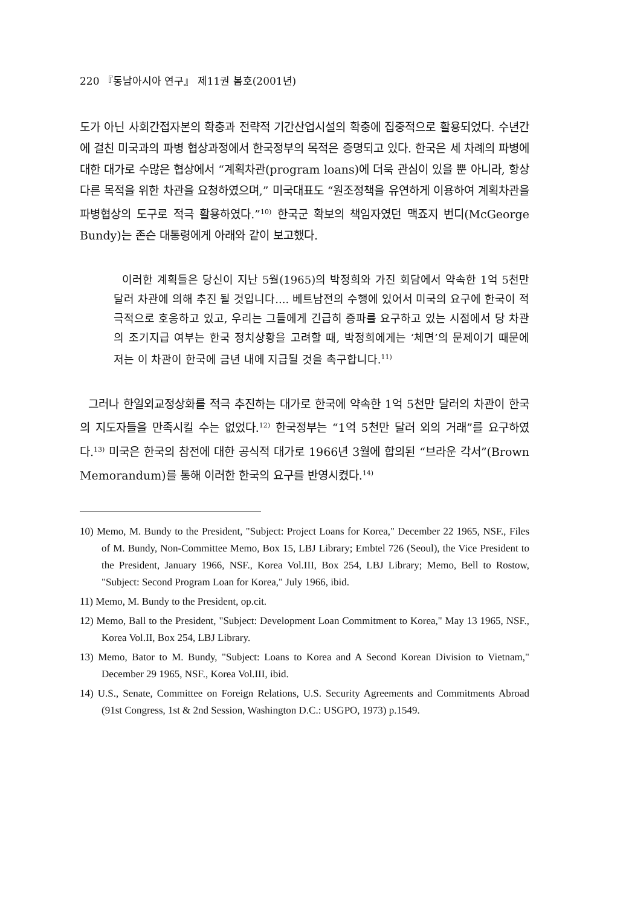220 『동남아시아 연구』 제11권 봄호(2001년)
도가 아닌 사회간접자본의 확충과 전략적 기간산업시설의 확충에 집중적으로 활용되었다. 수년간에 걸친 미국과의 파병 협상과정에서 한국정부의 목적은 증명되고 있다. 한국은 세 차례의 파병에 대한 대가로 수많은 협상에서 “계획차관(program loans)에 더욱 관심이 있을 뿐 아니라, 항상 다른 목적을 위한 차관을 요청하였으며,” 미국대표도 “원조정책을 유연하게 이용하여 계획차관을 파병협상의 도구로 적극 활용하였다.”<sup>10)</sup> 한국군 확보의 책임자였던 맥죠지 번디(McGeorge Bundy)는 존슨 대통령에게 아래와 같이 보고했다.
이러한 계획들은 당신이 지난 5월(1965)의 박정희와 가진 회담에서 약속한 1억 5천만 달러 차관에 의해 추진 될 것입니다.... 베트남전의 수행에 있어서 미국의 요구에 한국이 적극적으로 호응하고 있고, 우리는 그들에게 긴급히 증파를 요구하고 있는 시점에서 당 차관의 조기지급 여부는 한국 정치상황을 고려할 때, 박정희에게는 ‘체면’의 문제이기 때문에 저는 이 차관이 한국에 금년 내에 지급될 것을 촉구합니다.<sup>11)</sup>
그러나 한일외교정상화를 적극 추진하는 대가로 한국에 약속한 1억 5천만 달러의 차관이 한국의 지도자들을 만족시킬 수는 없었다.<sup>12)</sup> 한국정부는 “1억 5천만 달러 외의 거래”를 요구하였다.<sup>13)</sup> 미국은 한국의 참전에 대한 공식적 대가로 1966년 3월에 합의된 “브라운 각서”(Brown Memorandum)를 통해 이러한 한국의 요구를 반영시켰다.<sup>14)</sup>
10) Memo, M. Bundy to the President, "Subject: Project Loans for Korea," December 22 1965, NSF., Files of M. Bundy, Non-Committee Memo, Box 15, LBJ Library; Embtel 726 (Seoul), the Vice President to the President, January 1966, NSF., Korea Vol.III, Box 254, LBJ Library; Memo, Bell to Rostow, "Subject: Second Program Loan for Korea," July 1966, ibid.
11) Memo, M. Bundy to the President, op.cit.
12) Memo, Ball to the President, "Subject: Development Loan Commitment to Korea," May 13 1965, NSF., Korea Vol.II, Box 254, LBJ Library.
13) Memo, Bator to M. Bundy, "Subject: Loans to Korea and A Second Korean Division to Vietnam," December 29 1965, NSF., Korea Vol.III, ibid.
14) U.S., Senate, Committee on Foreign Relations, U.S. Security Agreements and Commitments Abroad (91st Congress, 1st & 2nd Session, Washington D.C.: USGPO, 1973) p.1549.